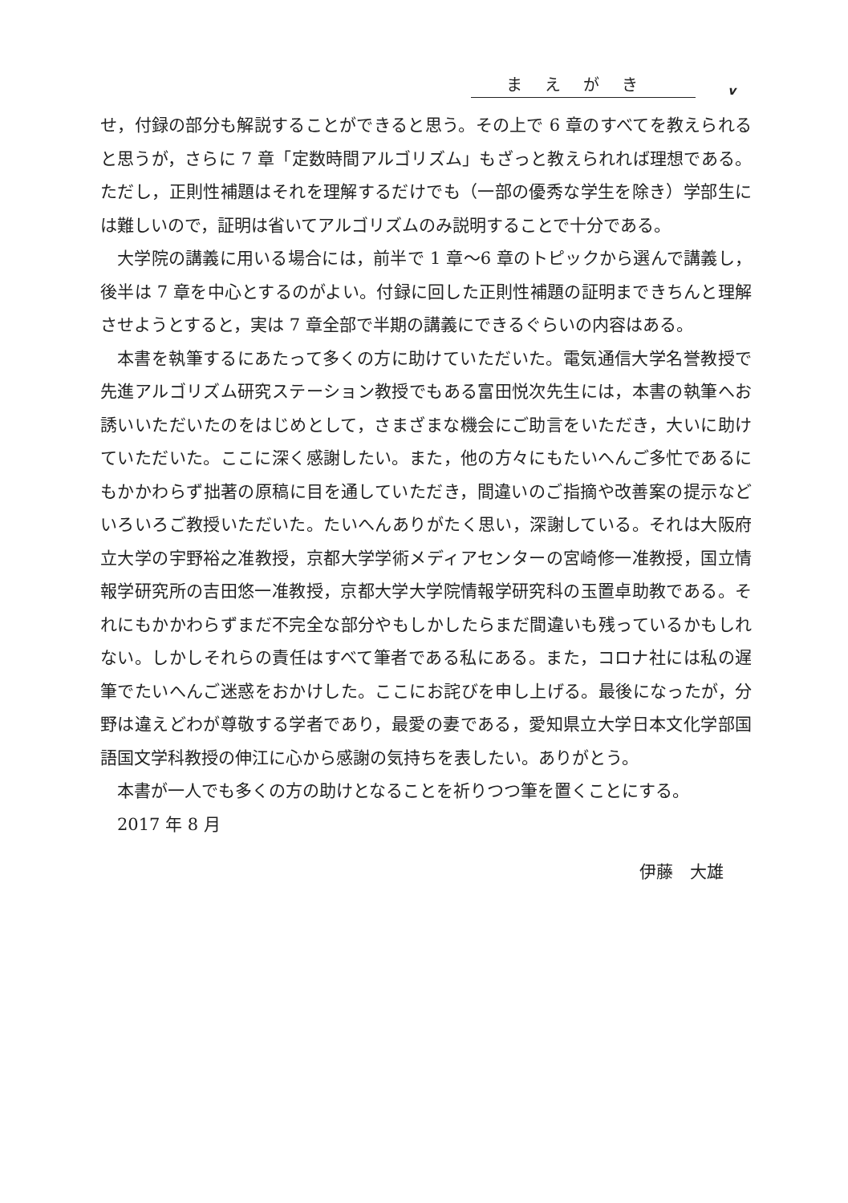まえがき v
せ，付録の部分も解説することができると思う。その上で 6 章のすべてを教えられると思うが，さらに 7 章「定数時間アルゴリズム」もざっと教えられれば理想である。ただし，正則性補題はそれを理解するだけでも（一部の優秀な学生を除き）学部生には難しいので，証明は省いてアルゴリズムのみ説明することで十分である。
大学院の講義に用いる場合には，前半で 1 章〜6 章のトピックから選んで講義し，後半は 7 章を中心とするのがよい。付録に回した正則性補題の証明まできちんと理解させようとすると，実は 7 章全部で半期の講義にできるぐらいの内容はある。
本書を執筆するにあたって多くの方に助けていただいた。電気通信大学名誉教授で先進アルゴリズム研究ステーション教授でもある富田悦次先生には，本書の執筆へお誘いいただいたのをはじめとして，さまざまな機会にご助言をいただき，大いに助けていただいた。ここに深く感謝したい。また，他の方々にもたいへんご多忙であるにもかかわらず拙著の原稿に目を通していただき，間違いのご指摘や改善案の提示などいろいろご教授いただいた。たいへんありがたく思い，深謝している。それは大阪府立大学の宇野裕之准教授，京都大学学術メディアセンターの宮崎修一准教授，国立情報学研究所の吉田悠一准教授，京都大学大学院情報学研究科の玉置卓助教である。それにもかかわらずまだ不完全な部分やもしかしたらまだ間違いも残っているかもしれない。しかしそれらの責任はすべて筆者である私にある。また，コロナ社には私の遅筆でたいへんご迷惑をおかけした。ここにお詫びを申し上げる。最後になったが，分野は違えどわが尊敬する学者であり，最愛の妻である，愛知県立大学日本文化学部国語国文学科教授の伸江に心から感謝の気持ちを表したい。ありがとう。
本書が一人でも多くの方の助けとなることを祈りつつ筆を置くことにする。
2017 年 8 月
伊藤　大雄